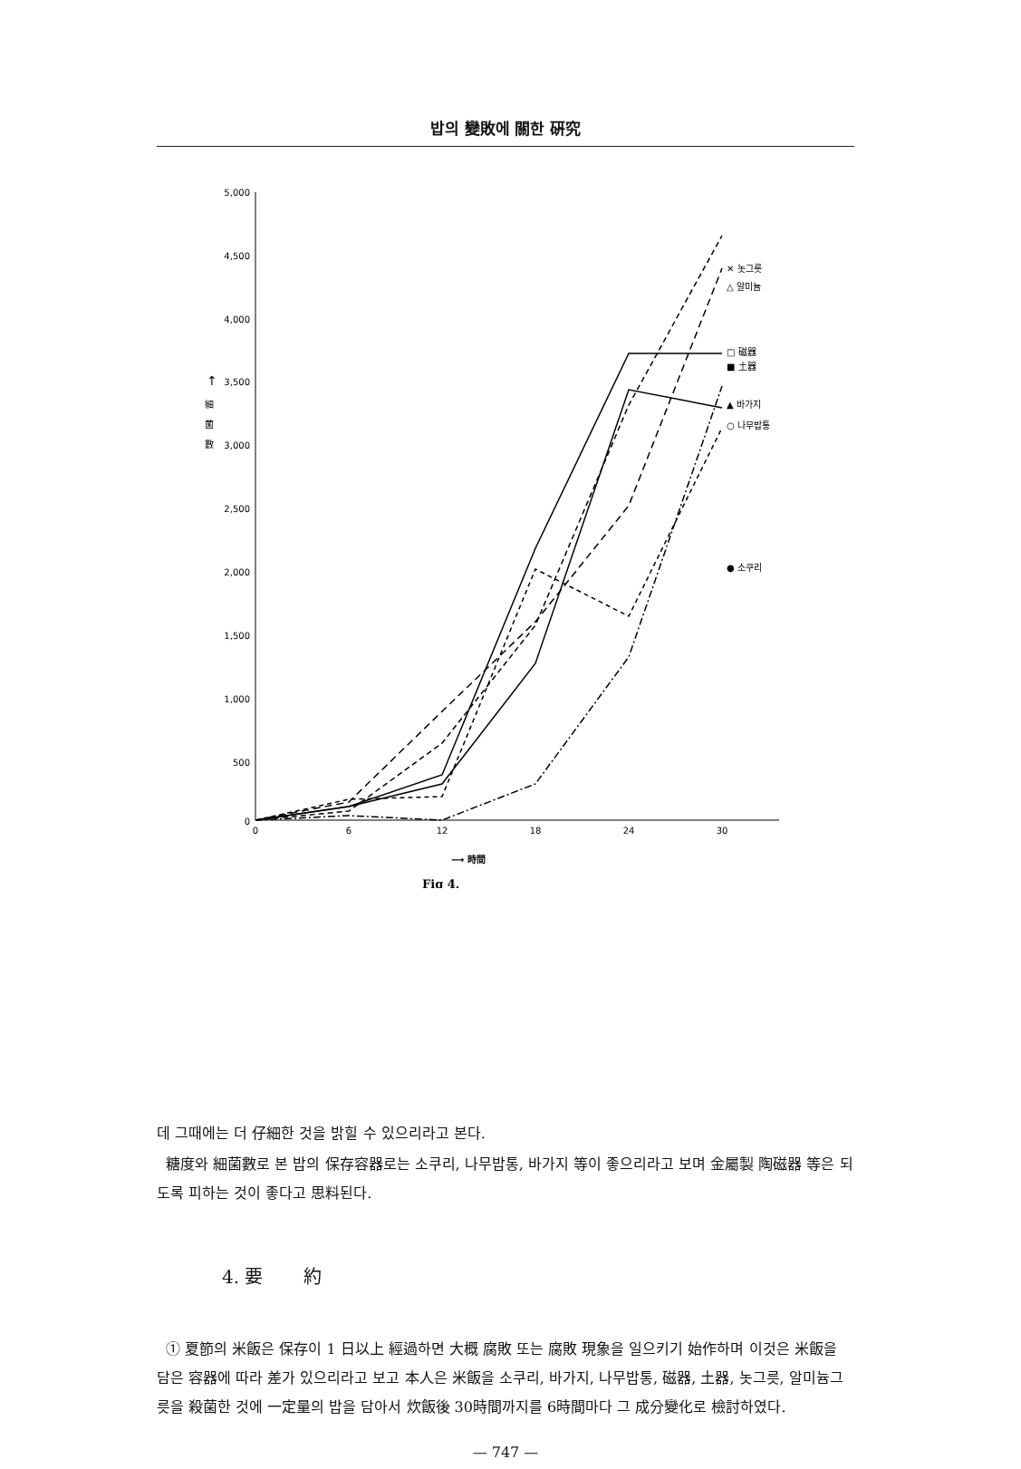밥의 變敗에 關한 硏究
5,000
4,500
4,000
3,500
3,000
2,500
2,000
1,500
1,000
500
0
↑
細
菌
數
0
6
12
18
24
30
⟶ 時間
Fig 4.
✕ 놋그릇
△ 알미늄
□ 磁器
■ 土器
▲ 바가지
○ 나무밥통
● 소쿠리
데 그때에는 더 仔細한 것을 밝힐 수 있으리라고 본다.
糖度와 細菌數로 본 밥의 保存容器로는 소쿠리, 나무밥통, 바가지 等이 좋으리라고 보며 金屬製 陶磁器 等은 되도록 피하는 것이 좋다고 思料된다.
4. 要 約
① 夏節의 米飯은 保存이 1 日以上 經過하면 大概 腐敗 또는 腐敗 現象을 일으키기 始作하며 이것은 米飯을 담은 容器에 따라 差가 있으리라고 보고 本人은 米飯을 소쿠리, 바가지, 나무밥통, 磁器, 土器, 놋그릇, 알미늄그릇을 殺菌한 것에 一定量의 밥을 담아서 炊飯後 30時間까지를 6時間마다 그 成分變化로 檢討하였다.
— 747 —